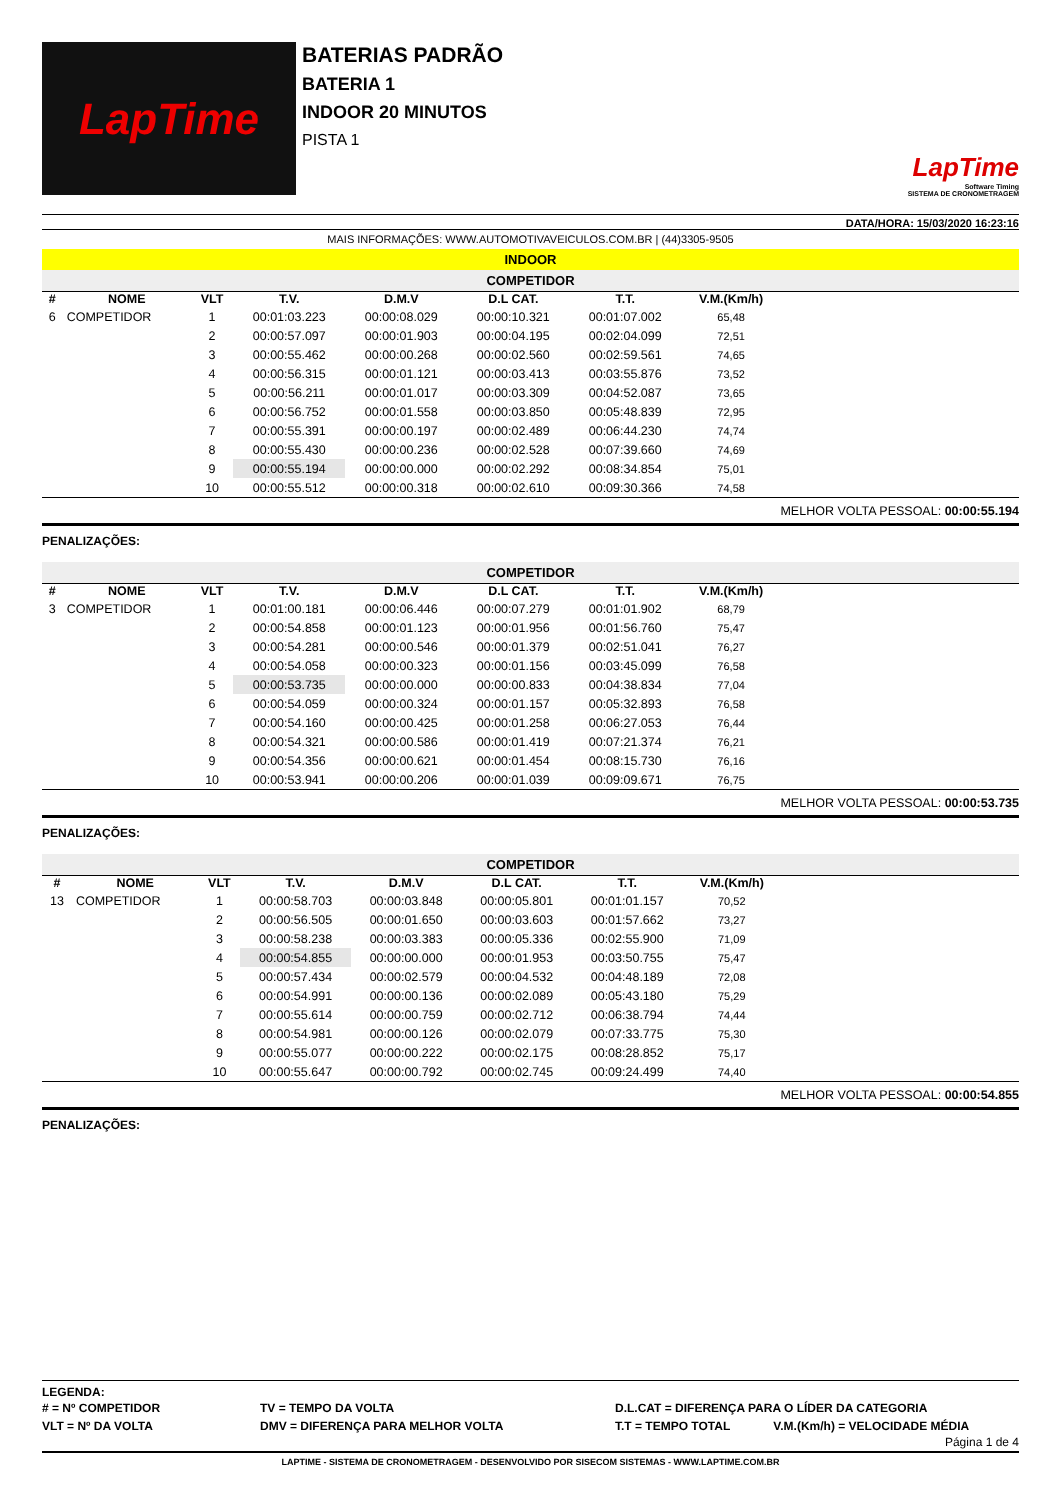LapTime
BATERIAS PADRÃO
BATERIA 1
INDOOR 20 MINUTOS
PISTA 1
LapTime
Software Timing
SISTEMA DE CRONOMETRAGEM
DATA/HORA: 15/03/2020 16:23:16
MAIS INFORMAÇÕES: WWW.AUTOMOTIVAVEICULOS.COM.BR | (44)3305-9505
INDOOR
COMPETIDOR
| # | NOME | VLT | T.V. | D.M.V | D.L CAT. | T.T. | V.M.(Km/h) | |
| --- | --- | --- | --- | --- | --- | --- | --- | --- |
| 6 | COMPETIDOR | 1 | 00:01:03.223 | 00:00:08.029 | 00:00:10.321 | 00:01:07.002 | 65,48 | |
| | | 2 | 00:00:57.097 | 00:00:01.903 | 00:00:04.195 | 00:02:04.099 | 72,51 | |
| | | 3 | 00:00:55.462 | 00:00:00.268 | 00:00:02.560 | 00:02:59.561 | 74,65 | |
| | | 4 | 00:00:56.315 | 00:00:01.121 | 00:00:03.413 | 00:03:55.876 | 73,52 | |
| | | 5 | 00:00:56.211 | 00:00:01.017 | 00:00:03.309 | 00:04:52.087 | 73,65 | |
| | | 6 | 00:00:56.752 | 00:00:01.558 | 00:00:03.850 | 00:05:48.839 | 72,95 | |
| | | 7 | 00:00:55.391 | 00:00:00.197 | 00:00:02.489 | 00:06:44.230 | 74,74 | |
| | | 8 | 00:00:55.430 | 00:00:00.236 | 00:00:02.528 | 00:07:39.660 | 74,69 | |
| | | 9 | 00:00:55.194 | 00:00:00.000 | 00:00:02.292 | 00:08:34.854 | 75,01 | |
| | | 10 | 00:00:55.512 | 00:00:00.318 | 00:00:02.610 | 00:09:30.366 | 74,58 | |
MELHOR VOLTA PESSOAL: 00:00:55.194
PENALIZAÇÕES:
COMPETIDOR
| # | NOME | VLT | T.V. | D.M.V | D.L CAT. | T.T. | V.M.(Km/h) | |
| --- | --- | --- | --- | --- | --- | --- | --- | --- |
| 3 | COMPETIDOR | 1 | 00:01:00.181 | 00:00:06.446 | 00:00:07.279 | 00:01:01.902 | 68,79 | |
| | | 2 | 00:00:54.858 | 00:00:01.123 | 00:00:01.956 | 00:01:56.760 | 75,47 | |
| | | 3 | 00:00:54.281 | 00:00:00.546 | 00:00:01.379 | 00:02:51.041 | 76,27 | |
| | | 4 | 00:00:54.058 | 00:00:00.323 | 00:00:01.156 | 00:03:45.099 | 76,58 | |
| | | 5 | 00:00:53.735 | 00:00:00.000 | 00:00:00.833 | 00:04:38.834 | 77,04 | |
| | | 6 | 00:00:54.059 | 00:00:00.324 | 00:00:01.157 | 00:05:32.893 | 76,58 | |
| | | 7 | 00:00:54.160 | 00:00:00.425 | 00:00:01.258 | 00:06:27.053 | 76,44 | |
| | | 8 | 00:00:54.321 | 00:00:00.586 | 00:00:01.419 | 00:07:21.374 | 76,21 | |
| | | 9 | 00:00:54.356 | 00:00:00.621 | 00:00:01.454 | 00:08:15.730 | 76,16 | |
| | | 10 | 00:00:53.941 | 00:00:00.206 | 00:00:01.039 | 00:09:09.671 | 76,75 | |
MELHOR VOLTA PESSOAL: 00:00:53.735
PENALIZAÇÕES:
COMPETIDOR
| # | NOME | VLT | T.V. | D.M.V | D.L CAT. | T.T. | V.M.(Km/h) | |
| --- | --- | --- | --- | --- | --- | --- | --- | --- |
| 13 | COMPETIDOR | 1 | 00:00:58.703 | 00:00:03.848 | 00:00:05.801 | 00:01:01.157 | 70,52 | |
| | | 2 | 00:00:56.505 | 00:00:01.650 | 00:00:03.603 | 00:01:57.662 | 73,27 | |
| | | 3 | 00:00:58.238 | 00:00:03.383 | 00:00:05.336 | 00:02:55.900 | 71,09 | |
| | | 4 | 00:00:54.855 | 00:00:00.000 | 00:00:01.953 | 00:03:50.755 | 75,47 | |
| | | 5 | 00:00:57.434 | 00:00:02.579 | 00:00:04.532 | 00:04:48.189 | 72,08 | |
| | | 6 | 00:00:54.991 | 00:00:00.136 | 00:00:02.089 | 00:05:43.180 | 75,29 | |
| | | 7 | 00:00:55.614 | 00:00:00.759 | 00:00:02.712 | 00:06:38.794 | 74,44 | |
| | | 8 | 00:00:54.981 | 00:00:00.126 | 00:00:02.079 | 00:07:33.775 | 75,30 | |
| | | 9 | 00:00:55.077 | 00:00:00.222 | 00:00:02.175 | 00:08:28.852 | 75,17 | |
| | | 10 | 00:00:55.647 | 00:00:00.792 | 00:00:02.745 | 00:09:24.499 | 74,40 | |
MELHOR VOLTA PESSOAL: 00:00:54.855
PENALIZAÇÕES:
LEGENDA:
# = Nº COMPETIDOR
VLT = Nº DA VOLTA
TV = TEMPO DA VOLTA
DMV = DIFERENÇA PARA MELHOR VOLTA
D.L.CAT = DIFERENÇA PARA O LÍDER DA CATEGORIA
T.T = TEMPO TOTAL V.M.(Km/h) = VELOCIDADE MÉDIA
Página 1 de 4
LAPTIME - SISTEMA DE CRONOMETRAGEM - DESENVOLVIDO POR SISECOM SISTEMAS - WWW.LAPTIME.COM.BR